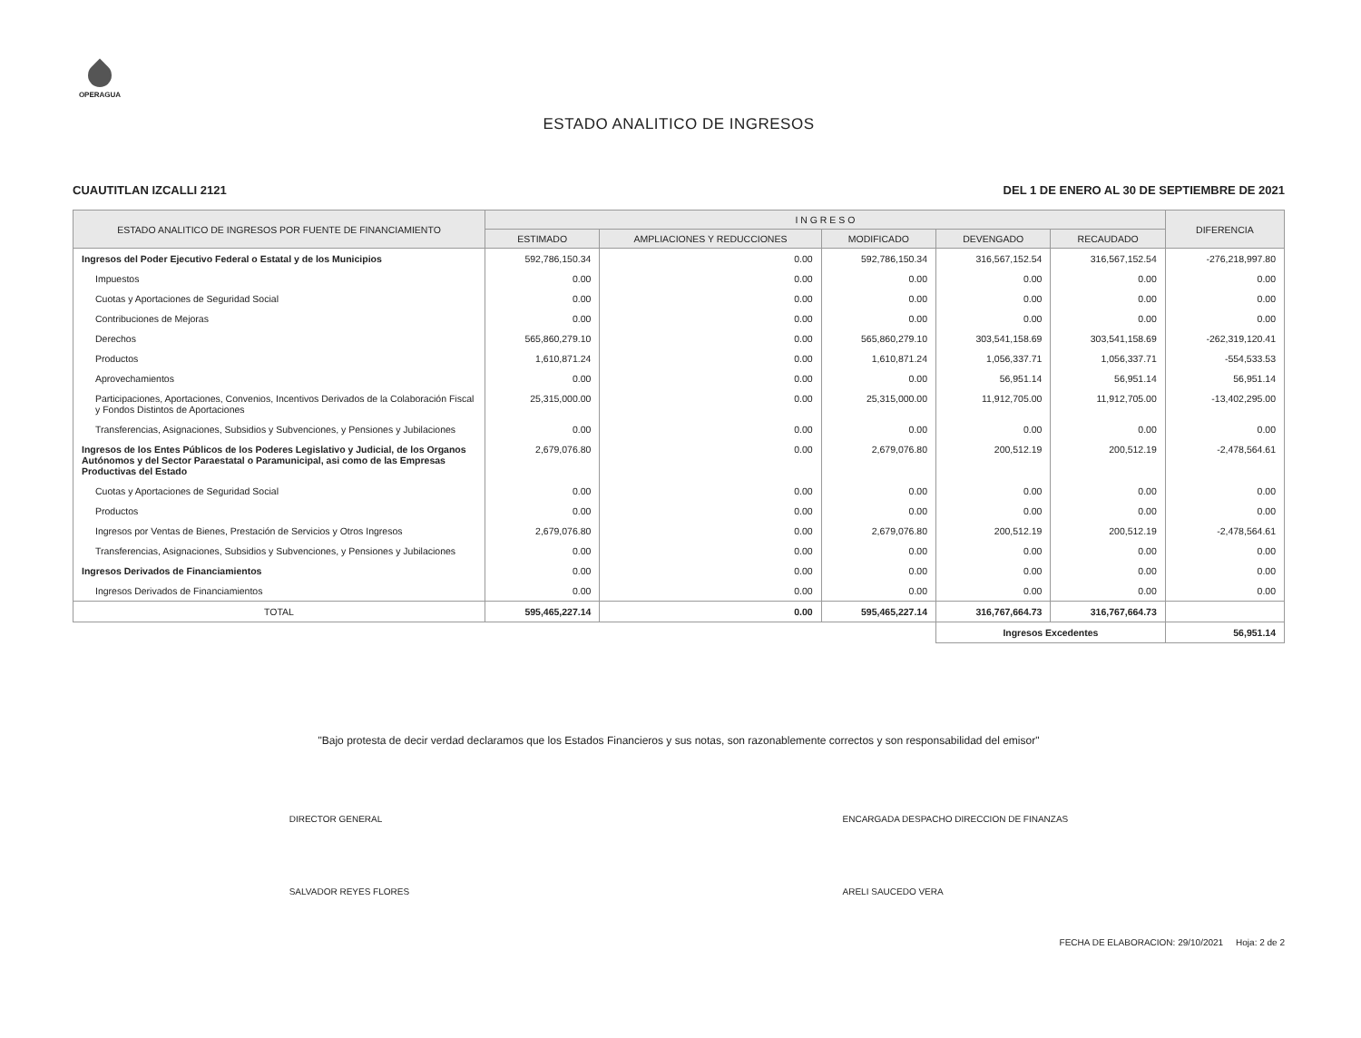OPERAGUA
ESTADO ANALITICO DE INGRESOS
CUAUTITLAN IZCALLI 2121 DEL 1 DE ENERO AL 30 DE SEPTIEMBRE DE 2021
| ESTADO ANALITICO DE INGRESOS POR FUENTE DE FINANCIAMIENTO | I N G R E S O | | | | | DIFERENCIA |
| --- | --- | --- | --- | --- | --- | --- |
| | ESTIMADO | AMPLIACIONES Y REDUCCIONES | MODIFICADO | DEVENGADO | RECAUDADO | |
| Ingresos del Poder Ejecutivo Federal o Estatal y de los Municipios | 592,786,150.34 | 0.00 | 592,786,150.34 | 316,567,152.54 | 316,567,152.54 | -276,218,997.80 |
| Impuestos | 0.00 | 0.00 | 0.00 | 0.00 | 0.00 | 0.00 |
| Cuotas y Aportaciones de Seguridad Social | 0.00 | 0.00 | 0.00 | 0.00 | 0.00 | 0.00 |
| Contribuciones de Mejoras | 0.00 | 0.00 | 0.00 | 0.00 | 0.00 | 0.00 |
| Derechos | 565,860,279.10 | 0.00 | 565,860,279.10 | 303,541,158.69 | 303,541,158.69 | -262,319,120.41 |
| Productos | 1,610,871.24 | 0.00 | 1,610,871.24 | 1,056,337.71 | 1,056,337.71 | -554,533.53 |
| Aprovechamientos | 0.00 | 0.00 | 0.00 | 56,951.14 | 56,951.14 | 56,951.14 |
| Participaciones, Aportaciones, Convenios, Incentivos Derivados de la Colaboración Fiscal y Fondos Distintos de Aportaciones | 25,315,000.00 | 0.00 | 25,315,000.00 | 11,912,705.00 | 11,912,705.00 | -13,402,295.00 |
| Transferencias, Asignaciones, Subsidios y Subvenciones, y Pensiones y Jubilaciones | 0.00 | 0.00 | 0.00 | 0.00 | 0.00 | 0.00 |
| Ingresos de los Entes Públicos de los Poderes Legislativo y Judicial, de los Organos Autónomos y del Sector Paraestatal o Paramunicipal, asi como de las Empresas Productivas del Estado | 2,679,076.80 | 0.00 | 2,679,076.80 | 200,512.19 | 200,512.19 | -2,478,564.61 |
| Cuotas y Aportaciones de Seguridad Social | 0.00 | 0.00 | 0.00 | 0.00 | 0.00 | 0.00 |
| Productos | 0.00 | 0.00 | 0.00 | 0.00 | 0.00 | 0.00 |
| Ingresos por Ventas de Bienes, Prestación de Servicios y Otros Ingresos | 2,679,076.80 | 0.00 | 2,679,076.80 | 200,512.19 | 200,512.19 | -2,478,564.61 |
| Transferencias, Asignaciones, Subsidios y Subvenciones, y Pensiones y Jubilaciones | 0.00 | 0.00 | 0.00 | 0.00 | 0.00 | 0.00 |
| Ingresos Derivados de Financiamientos | 0.00 | 0.00 | 0.00 | 0.00 | 0.00 | 0.00 |
| Ingresos Derivados de Financiamientos | 0.00 | 0.00 | 0.00 | 0.00 | 0.00 | 0.00 |
| TOTAL | 595,465,227.14 | 0.00 | 595,465,227.14 | 316,767,664.73 | 316,767,664.73 | |
| | | | | Ingresos Excedentes | | 56,951.14 |
"Bajo protesta de decir verdad declaramos que los Estados Financieros y sus notas, son razonablemente correctos y son responsabilidad del emisor"
DIRECTOR GENERAL
SALVADOR REYES FLORES
ENCARGADA DESPACHO DIRECCION DE FINANZAS
ARELI SAUCEDO VERA
FECHA DE ELABORACION: 29/10/2021 Hoja: 2 de 2